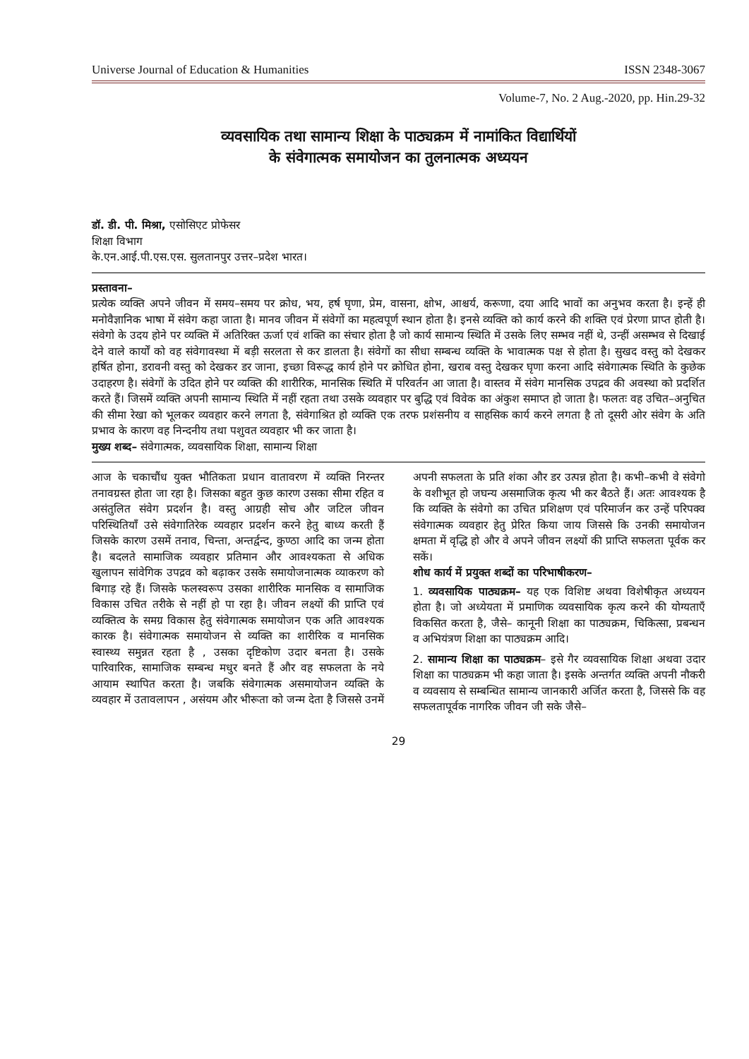Universe Journal of Education & Humanities ISSN 2348-3067
Volume-7, No. 2 Aug.-2020, pp. Hin.29-32
व्यवसायिक तथा सामान्य शिक्षा के पाठ्यक्रम में नामांकित विद्यार्थियों
के संवेगात्मक समायोजन का तुलनात्मक अध्ययन
डॉ. डी. पी. मिश्रा, एसोसिएट प्रोफेसर
शिक्षा विभाग
के.एन.आई.पी.एस.एस. सुलतानपुर उत्तर–प्रदेश भारत।
प्रस्तावना–
प्रत्येक व्यक्ति अपने जीवन में समय–समय पर क्रोध, भय, हर्ष घृणा, प्रेम, वासना, क्षोभ, आश्चर्य, करूणा, दया आदि भावों का अनुभव करता है। इन्हें ही मनोवैज्ञानिक भाषा में संवेग कहा जाता है। मानव जीवन में संवेगों का महत्वपूर्ण स्थान होता है। इनसे व्यक्ति को कार्य करने की शक्ति एवं प्रेरणा प्राप्त होती है। संवेगो के उदय होने पर व्यक्ति में अतिरिक्त ऊर्जा एवं शक्ति का संचार होता है जो कार्य सामान्य स्थिति में उसके लिए सम्भव नहीं थे, उन्हीं असम्भव से दिखाई देने वाले कार्यों को वह संवेगावस्था में बड़ी सरलता से कर डालता है। संवेगों का सीधा सम्बन्ध व्यक्ति के भावात्मक पक्ष से होता है। सुखद वस्तु को देखकर हर्षित होना, डरावनी वस्तु को देखकर डर जाना, इच्छा विरूद्ध कार्य होने पर क्रोधित होना, खराब वस्तु देखकर घृणा करना आदि संवेगात्मक स्थिति के कुछेक उदाहरण है। संवेगों के उदित होने पर व्यक्ति की शारीरिक, मानसिक स्थिति में परिवर्तन आ जाता है। वास्तव में संवेग मानसिक उपद्रव की अवस्था को प्रदर्शित करते हैं। जिसमें व्यक्ति अपनी सामान्य स्थिति में नहीं रहता तथा उसके व्यवहार पर बुद्धि एवं विवेक का अंकुश समाप्त हो जाता है। फलतः वह उचित–अनुचित की सीमा रेखा को भूलकर व्यवहार करने लगता है, संवेगाश्रित हो व्यक्ति एक तरफ प्रशंसनीय व साहसिक कार्य करने लगता है तो दूसरी ओर संवेग के अति प्रभाव के कारण वह निन्दनीय तथा पशुवत व्यवहार भी कर जाता है।
मुख्य शब्द– संवेगात्मक, व्यवसायिक शिक्षा, सामान्य शिक्षा
आज के चकाचौंध युक्त भौतिकता प्रधान वातावरण में व्यक्ति निरन्तर तनावग्रस्त होता जा रहा है। जिसका बहुत कुछ कारण उसका सीमा रहित व असंतुलित संवेग प्रदर्शन है। वस्तु आग्रही सोच और जटिल जीवन परिस्थितियाँ उसे संवेगातिरेक व्यवहार प्रदर्शन करने हेतु बाध्य करती हैं जिसके कारण उसमें तनाव, चिन्ता, अन्तर्द्वन्द, कुण्ठा आदि का जन्म होता है। बदलते सामाजिक व्यवहार प्रतिमान और आवश्यकता से अधिक खुलापन सांवेगिक उपद्रव को बढ़ाकर उसके समायोजनात्मक व्याकरण को बिगाड़ रहे हैं। जिसके फलस्वरूप उसका शारीरिक मानसिक व सामाजिक विकास उचित तरीके से नहीं हो पा रहा है। जीवन लक्ष्यों की प्राप्ति एवं व्यक्तित्व के समग्र विकास हेतु संवेगात्मक समायोजन एक अति आवश्यक कारक है। संवेगात्मक समायोजन से व्यक्ति का शारीरिक व मानसिक स्वास्थ्य समुन्नत रहता है , उसका दृष्टिकोण उदार बनता है। उसके पारिवारिक, सामाजिक सम्बन्ध मधुर बनते हैं और वह सफलता के नये आयाम स्थापित करता है। जबकि संवेगात्मक असमायोजन व्यक्ति के व्यवहार में उतावलापन , असंयम और भीरूता को जन्म देता है जिससे उनमें
अपनी सफलता के प्रति शंका और डर उत्पन्न होता है। कभी–कभी वे संवेगो के वशीभूत हो जघन्य असमाजिक कृत्य भी कर बैठते हैं। अतः आवश्यक है कि व्यक्ति के संवेगो का उचित प्रशिक्षण एवं परिमार्जन कर उन्हें परिपक्व संवेगात्मक व्यवहार हेतु प्रेरित किया जाय जिससे कि उनकी समायोजन क्षमता में वृद्धि हो और वे अपने जीवन लक्ष्यों की प्राप्ति सफलता पूर्वक कर सकें।
शोध कार्य में प्रयुक्त शब्दों का परिभाषीकरण–
1. व्यवसायिक पाठ्यक्रम– यह एक विशिष्ट अथवा विशेषीकृत अध्ययन होता है। जो अध्येयता में प्रमाणिक व्यवसायिक कृत्य करने की योग्यताएँ विकसित करता है, जैसे– कानूनी शिक्षा का पाठ्यक्रम, चिकित्सा, प्रबन्धन व अभियंत्रण शिक्षा का पाठ्यक्रम आदि।
2. सामान्य शिक्षा का पाठ्यक्रम– इसे गैर व्यवसायिक शिक्षा अथवा उदार शिक्षा का पाठ्यक्रम भी कहा जाता है। इसके अन्तर्गत व्यक्ति अपनी नौकरी व व्यवसाय से सम्बन्धित सामान्य जानकारी अर्जित करता है, जिससे कि वह सफलतापूर्वक नागरिक जीवन जी सके जैसे–
29